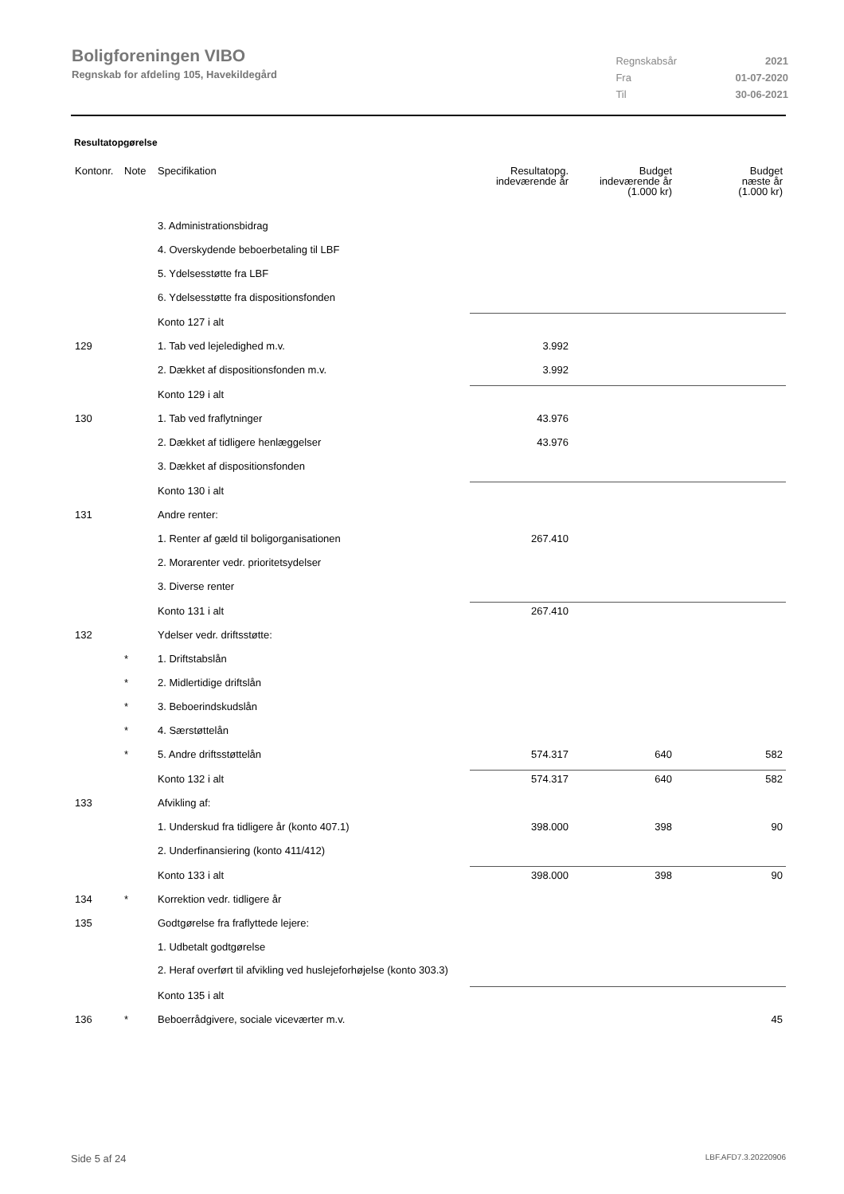Boligforeningen VIBO
Regnskab for afdeling 105, Havekildegård
| Regnskabsår | 2021 |
| Fra | 01-07-2020 |
| Til | 30-06-2021 |
Resultatopgørelse
| Kontonr. | Note | Specifikation | Resultatopg. indeværende år | Budget indeværende år (1.000 kr) | Budget næste år (1.000 kr) |
| --- | --- | --- | --- | --- | --- |
| | | 3. Administrationsbidrag | | | |
| | | 4. Overskydende beboerbetaling til LBF | | | |
| | | 5. Ydelsesstøtte fra LBF | | | |
| | | 6. Ydelsesstøtte fra dispositionsfonden | | | |
| | | Konto 127 i alt | | | |
| 129 | | 1. Tab ved lejeledighed m.v. | 3.992 | | |
| | | 2. Dækket af dispositionsfonden m.v. | 3.992 | | |
| | | Konto 129 i alt | | | |
| 130 | | 1. Tab ved fraflytninger | 43.976 | | |
| | | 2. Dækket af tidligere henlæggelser | 43.976 | | |
| | | 3. Dækket af dispositionsfonden | | | |
| | | Konto 130 i alt | | | |
| 131 | | Andre renter: | | | |
| | | 1. Renter af gæld til boligorganisationen | 267.410 | | |
| | | 2. Morarenter vedr. prioritetsydelser | | | |
| | | 3. Diverse renter | | | |
| | | Konto 131 i alt | 267.410 | | |
| 132 | | Ydelser vedr. driftsstøtte: | | | |
| | * | 1. Driftstabslån | | | |
| | * | 2. Midlertidige driftslån | | | |
| | * | 3. Beboerindskudslån | | | |
| | * | 4. Særstøttelån | | | |
| | * | 5. Andre driftsstøttelån | 574.317 | 640 | 582 |
| | | Konto 132 i alt | 574.317 | 640 | 582 |
| 133 | | Afvikling af: | | | |
| | | 1. Underskud fra tidligere år (konto 407.1) | 398.000 | 398 | 90 |
| | | 2. Underfinansiering (konto 411/412) | | | |
| | | Konto 133 i alt | 398.000 | 398 | 90 |
| 134 | * | Korrektion vedr. tidligere år | | | |
| 135 | | Godtgørelse fra fraflyttede lejere: | | | |
| | | 1. Udbetalt godtgørelse | | | |
| | | 2. Heraf overført til afvikling ved huslejeforhøjelse (konto 303.3) | | | |
| | | Konto 135 i alt | | | |
| 136 | * | Beboerrådgivere, sociale viceværter m.v. | | | 45 |
Side 5 af 24 LBF.AFD7.3.20220906